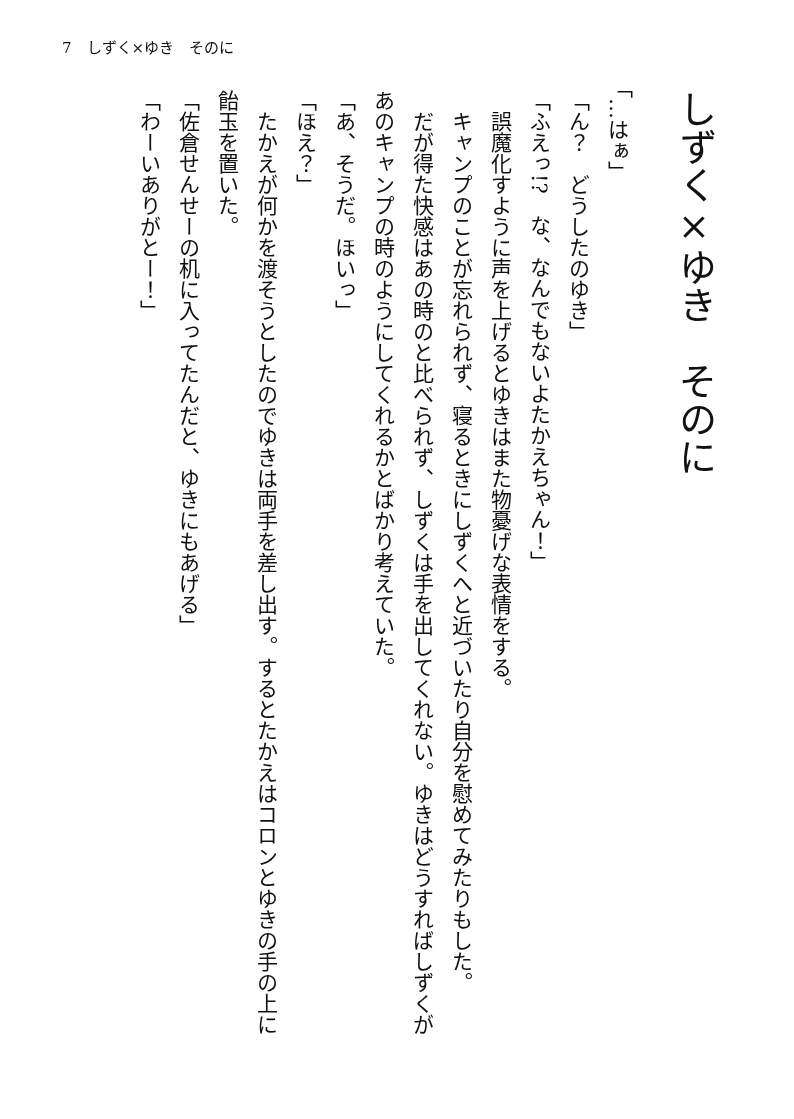7　しずく×ゆき　そのに
しずく×ゆき　そのに
「…はぁ」
「ん？　どうしたのゆき」
「ふえっ!?　な、なんでもないよたかえちゃん！」
　誤魔化すように声を上げるとゆきはまた物憂げな表情をする。
　キャンプのことが忘れられず、寝るときにしずくへと近づいたり自分を慰めてみたりもした。
　だが得た快感はあの時のと比べられず、しずくは手を出してくれない。ゆきはどうすればしずくがあのキャンプの時のようにしてくれるかとばかり考えていた。
「あ、そうだ。ほいっ」
「ほえ？」
　たかえが何かを渡そうとしたのでゆきは両手を差し出す。するとたかえはコロンとゆきの手の上に飴玉を置いた。
「佐倉せんせーの机に入ってたんだと、ゆきにもあげる」
「わーいありがとー！」